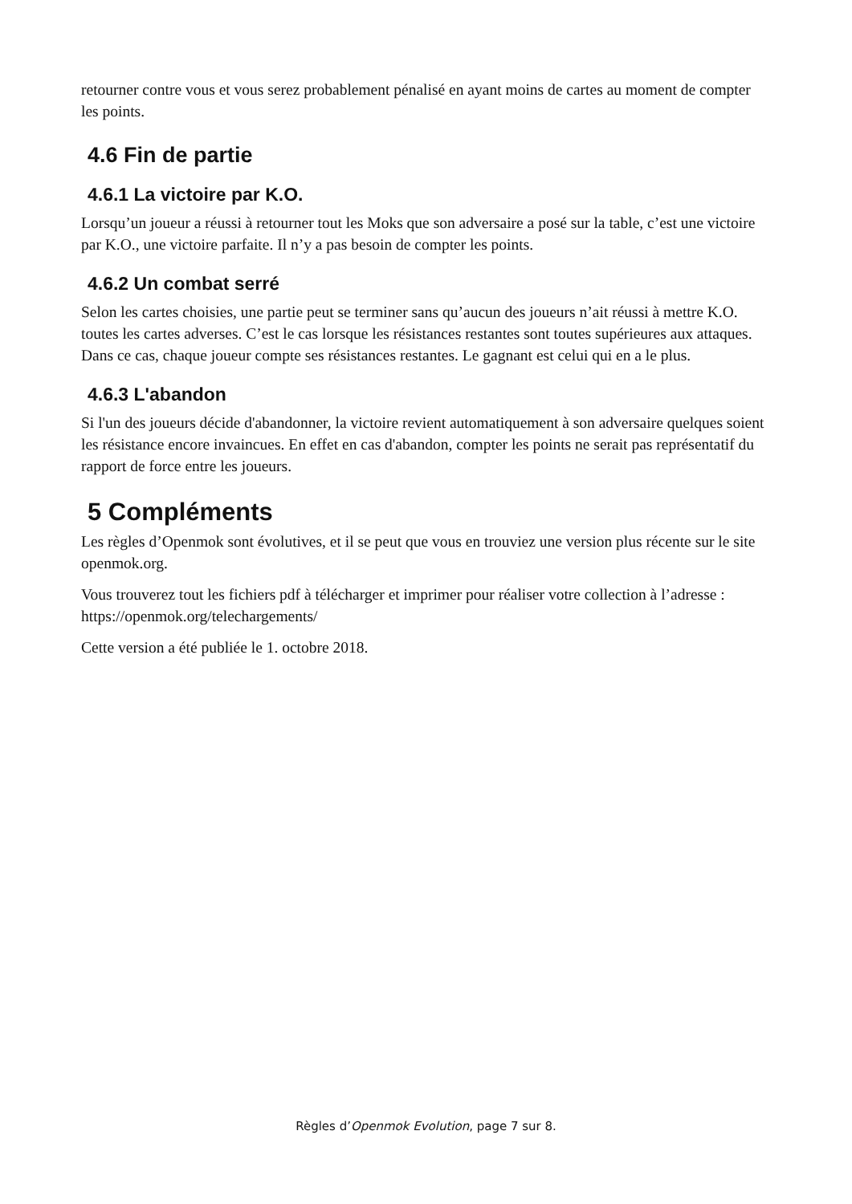retourner contre vous et vous serez probablement pénalisé en ayant moins de cartes au moment de compter les points.
4.6 Fin de partie
4.6.1 La victoire par K.O.
Lorsqu’un joueur a réussi à retourner tout les Moks que son adversaire a posé sur la table, c’est une victoire par K.O., une victoire parfaite. Il n’y a pas besoin de compter les points.
4.6.2 Un combat serré
Selon les cartes choisies, une partie peut se terminer sans qu’aucun des joueurs n’ait réussi à mettre K.O. toutes les cartes adverses. C’est le cas lorsque les résistances restantes sont toutes supérieures aux attaques. Dans ce cas, chaque joueur compte ses résistances restantes. Le gagnant est celui qui en a le plus.
4.6.3 L'abandon
Si l'un des joueurs décide d'abandonner, la victoire revient automatiquement à son adversaire quelques soient les résistance encore invaincues. En effet en cas d'abandon, compter les points ne serait pas représentatif du rapport de force entre les joueurs.
5 Compléments
Les règles d’Openmok sont évolutives, et il se peut que vous en trouviez une version plus récente sur le site openmok.org.
Vous trouverez tout les fichiers pdf à télécharger et imprimer pour réaliser votre collection à l’adresse : https://openmok.org/telechargements/
Cette version a été publiée le 1. octobre 2018.
Règles d’Openmok Evolution, page 7 sur 8.